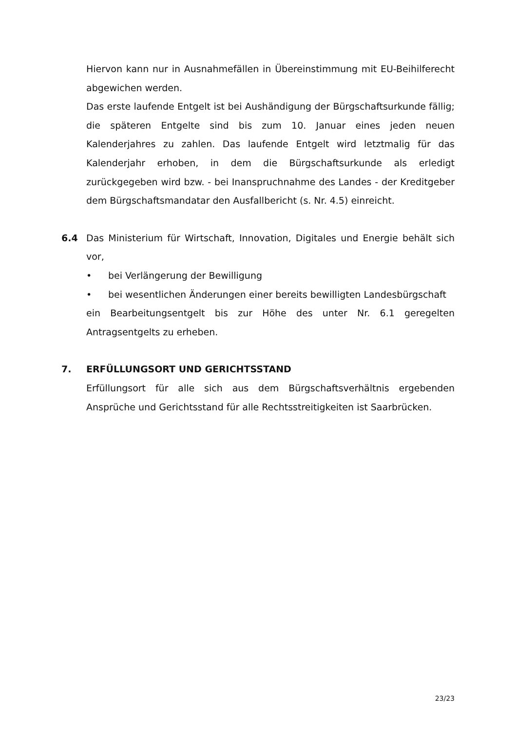Hiervon kann nur in Ausnahmefällen in Übereinstimmung mit EU-Beihilferecht abgewichen werden.
Das erste laufende Entgelt ist bei Aushändigung der Bürgschaftsurkunde fällig; die späteren Entgelte sind bis zum 10. Januar eines jeden neuen Kalenderjahres zu zahlen. Das laufende Entgelt wird letztmalig für das Kalenderjahr erhoben, in dem die Bürgschaftsurkunde als erledigt zurückgegeben wird bzw. - bei Inanspruchnahme des Landes - der Kreditgeber dem Bürgschaftsmandatar den Ausfallbericht (s. Nr. 4.5) einreicht.
6.4 Das Ministerium für Wirtschaft, Innovation, Digitales und Energie behält sich vor,
• bei Verlängerung der Bewilligung
• bei wesentlichen Änderungen einer bereits bewilligten Landesbürgschaft
ein Bearbeitungsentgelt bis zur Höhe des unter Nr. 6.1 geregelten Antragsentgelts zu erheben.
7. ERFÜLLUNGSORT UND GERICHTSSTAND
Erfüllungsort für alle sich aus dem Bürgschaftsverhältnis ergebenden Ansprüche und Gerichtsstand für alle Rechtsstreitigkeiten ist Saarbrücken.
23/23